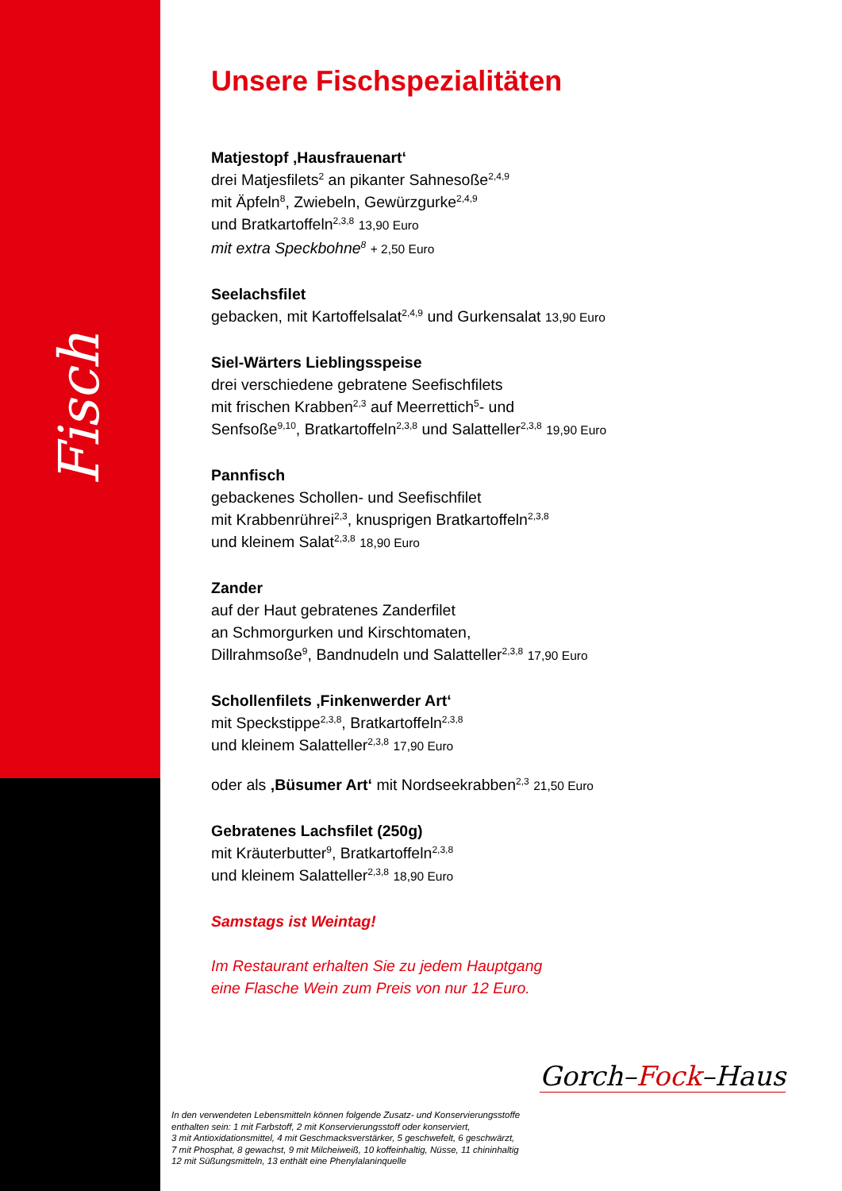Fisch
Unsere Fischspezialitäten
Matjestopf ‚Hausfrauenart‘drei Matjesfilets<sup>2</sup> an pikanter Sahnesoße<sup>2,4,9</sup>
mit Äpfeln<sup>8</sup>, Zwiebeln, Gewürzgurke<sup>2,4,9</sup>
und Bratkartoffeln<sup>2,3,8</sup> 13,90 Euro
mit extra Speckbohne<sup>8</sup> + 2,50 Euro
Seelachsfilet
gebacken, mit Kartoffelsalat<sup>2,4,9</sup> und Gurkensalat 13,90 Euro
Siel-Wärters Lieblingsspeise
drei verschiedene gebratene Seefischfilets
mit frischen Krabben<sup>2,3</sup> auf Meerrettich<sup>5</sup>- und
Senfsoße<sup>9,10</sup>, Bratkartoffeln<sup>2,3,8</sup> und Salatteller<sup>2,3,8</sup> 19,90 Euro
Pannfisch
gebackenes Schollen- und Seefischfilet
mit Krabbenrührei<sup>2,3</sup>, knusprigen Bratkartoffeln<sup>2,3,8</sup>
und kleinem Salat<sup>2,3,8</sup> 18,90 Euro
Zander
auf der Haut gebratenes Zanderfilet
an Schmorgurken und Kirschtomaten,
Dillrahmsoße<sup>9</sup>, Bandnudeln und Salatteller<sup>2,3,8</sup> 17,90 Euro
Schollenfilets ‚Finkenwerder Art‘mit Speckstippe<sup>2,3,8</sup>, Bratkartoffeln<sup>2,3,8</sup>
und kleinem Salatteller<sup>2,3,8</sup> 17,90 Euro
oder als ‚Büsumer Art‘ mit Nordseekrabben<sup>2,3</sup> 21,50 Euro
Gebratenes Lachsfilet (250g)
mit Kräuterbutter<sup>9</sup>, Bratkartoffeln<sup>2,3,8</sup>
und kleinem Salatteller<sup>2,3,8</sup> 18,90 Euro
Samstags ist Weintag!
Im Restaurant erhalten Sie zu jedem Hauptgang
eine Flasche Wein zum Preis von nur 12 Euro.
Gorch–Fock–Haus
In den verwendeten Lebensmitteln können folgende Zusatz- und Konservierungsstoffe
enthalten sein: 1 mit Farbstoff, 2 mit Konservierungsstoff oder konserviert,
3 mit Antioxidationsmittel, 4 mit Geschmacksverstärker, 5 geschwefelt, 6 geschwärzt,
7 mit Phosphat, 8 gewachst, 9 mit Milcheiweiß, 10 koffeinhaltig, Nüsse, 11 chininhaltig
12 mit Süßungsmitteln, 13 enthält eine Phenylalaninquelle